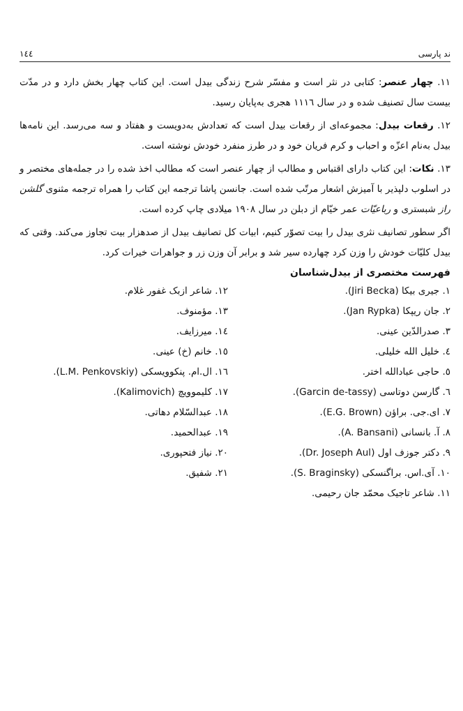ند پارسی ۱٤٤
۱۱. چهار عنصر: کتابی در نثر است و مفسّر شرح زندگی بیدل است. این کتاب چهار بخش دارد و در مدّت بیست سال تصنیف شده و در سال ۱۱۱٦ هجری به‌پایان رسید.
۱۲. رقعات بیدل: مجموعه‌ای از رقعات بیدل است که تعدادش به‌دویست و هفتاد و سه می‌رسد. این نامه‌ها بیدل به‌نام اعزّه و احباب و کرم فریان خود و در طرز منفرد خودش نوشته است.
۱۳. نکات: این کتاب دارای اقتباس و مطالب از چهار عنصر است که مطالب اخذ شده را در جمله‌های مختصر و در اسلوب دلپذیر با آمیزش اشعار مرتّب شده است. جانسن پاشا ترجمه این کتاب را همراه ترجمه مثنوی گلشن راز شبستری و رباعیّات عمر خیّام از دبلن در سال ۱۹۰۸ میلادی چاپ کرده است.
اگر سطور تصانیف نثری بیدل را بیت تصوّر کنیم، ابیات کل تصانیف بیدل از صدهزار بیت تجاوز می‌کند. وقتی که بیدل کلیّات خودش را وزن کرد چهارده سیر شد و برابر آن وزن زر و جواهرات خیرات کرد.
فهرست مختصری از بیدل‌شناسان
۱. جیری بیکا (Jiri Becka).
۲. جان ریپکا (Jan Rypka).
۳. صدرالدّین عینی.
٤. خلیل الله خلیلی.
٥. حاجی عبادالله اختر.
٦. گارسن دوتاسی (Garcin de-tassy).
۷. ای.جی. براؤن (E.G. Brown).
۸. آ. بانسانی (A. Bansani).
۹. دکتر جوزف اول (Dr. Joseph Aul).
۱۰. آی.اس. براگنسکی (S. Braginsky).
۱۱. شاعر تاجیک محمّد جان رحیمی.
۱۲. شاعر ازبک غفور غلام.
۱۳. مؤمنوف.
۱٤. میرزایف.
۱٥. خانم (خ) عینی.
۱٦. ال.ام. پنکوویسکی (L.M. Penkovskiy).
۱۷. کلیموویچ (Kalimovich).
۱۸. عبدالسّلام دهاتی.
۱۹. عبدالحمید.
۲۰. نیاز فتحپوری.
۲۱. شفیق.